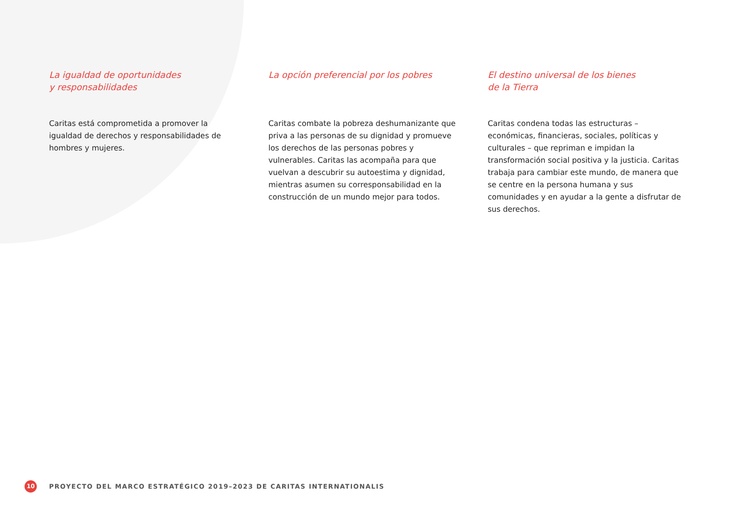La igualdad de oportunidades
y responsabilidades
Caritas está comprometida a promover la igualdad de derechos y responsabilidades de hombres y mujeres.
La opción preferencial por los pobres
Caritas combate la pobreza deshumanizante que priva a las personas de su dignidad y promueve los derechos de las personas pobres y vulnerables. Caritas las acompaña para que vuelvan a descubrir su autoestima y dignidad, mientras asumen su corresponsabilidad en la construcción de un mundo mejor para todos.
El destino universal de los bienes
de la Tierra
Caritas condena todas las estructuras – económicas, financieras, sociales, políticas y culturales – que repriman e impidan la transformación social positiva y la justicia. Caritas trabaja para cambiar este mundo, de manera que se centre en la persona humana y sus comunidades y en ayudar a la gente a disfrutar de sus derechos.
10
PROYECTO DEL MARCO ESTRATÉGICO 2019–2023 DE CARITAS INTERNATIONALIS